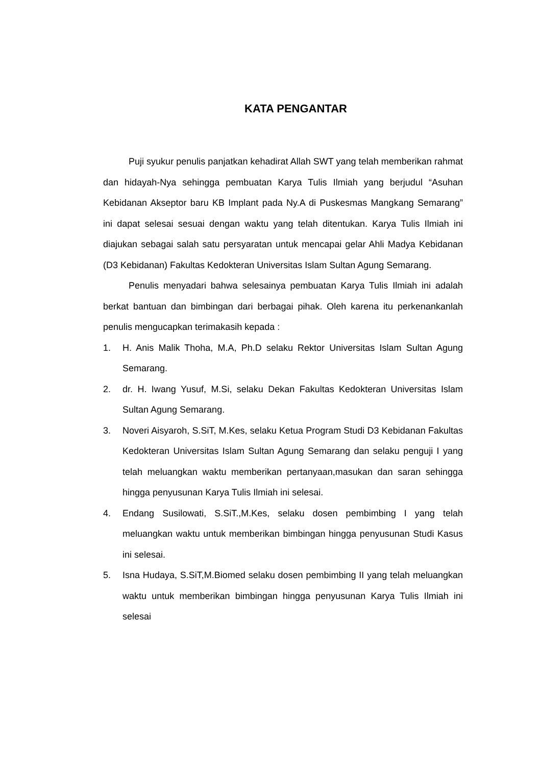KATA PENGANTAR
Puji syukur penulis panjatkan kehadirat Allah SWT yang telah memberikan rahmat dan hidayah-Nya sehingga pembuatan Karya Tulis Ilmiah yang berjudul “Asuhan Kebidanan Akseptor baru KB Implant pada Ny.A di Puskesmas Mangkang Semarang” ini dapat selesai sesuai dengan waktu yang telah ditentukan. Karya Tulis Ilmiah ini diajukan sebagai salah satu persyaratan untuk mencapai gelar Ahli Madya Kebidanan (D3 Kebidanan) Fakultas Kedokteran Universitas Islam Sultan Agung Semarang.
Penulis menyadari bahwa selesainya pembuatan Karya Tulis Ilmiah ini adalah berkat bantuan dan bimbingan dari berbagai pihak. Oleh karena itu perkenankanlah penulis mengucapkan terimakasih kepada :
1. H. Anis Malik Thoha, M.A, Ph.D selaku Rektor Universitas Islam Sultan Agung Semarang.
2. dr. H. Iwang Yusuf, M.Si, selaku Dekan Fakultas Kedokteran Universitas Islam Sultan Agung Semarang.
3. Noveri Aisyaroh, S.SiT, M.Kes, selaku Ketua Program Studi D3 Kebidanan Fakultas Kedokteran Universitas Islam Sultan Agung Semarang dan selaku penguji I yang telah meluangkan waktu memberikan pertanyaan,masukan dan saran sehingga hingga penyusunan Karya Tulis Ilmiah ini selesai.
4. Endang Susilowati, S.SiT.,M.Kes, selaku dosen pembimbing I yang telah meluangkan waktu untuk memberikan bimbingan hingga penyusunan Studi Kasus ini selesai.
5. Isna Hudaya, S.SiT,M.Biomed selaku dosen pembimbing II yang telah meluangkan waktu untuk memberikan bimbingan hingga penyusunan Karya Tulis Ilmiah ini selesai